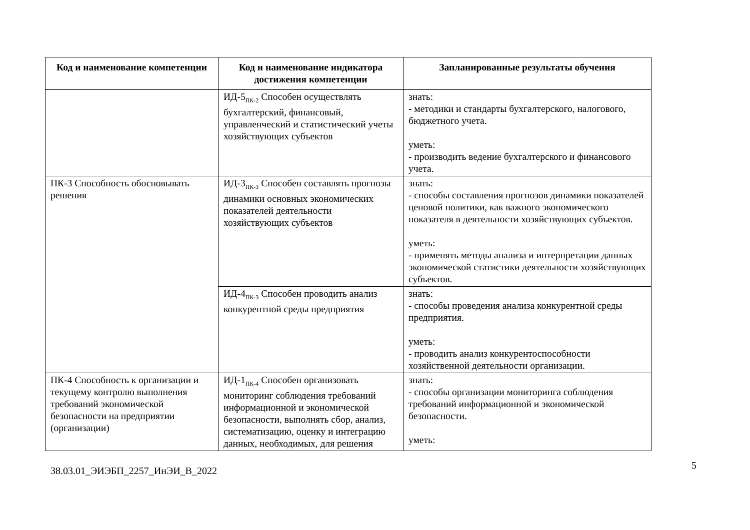| Код и наименование компетенции | Код и наименование индикатора достижения компетенции | Запланированные результаты обучения |
| --- | --- | --- |
| | ИД-5<sub>ПК-2</sub> Способен осуществлять бухгалтерский, финансовый, управленческий и статистический учеты хозяйствующих субъектов | знать: - методики и стандарты бухгалтерского, налогового, бюджетного учета. уметь: - производить ведение бухгалтерского и финансового учета. |
| ПК-3 Способность обосновывать решения | ИД-3<sub>ПК-3</sub> Способен составлять прогнозы динамики основных экономических показателей деятельности хозяйствующих субъектов | знать: - способы составления прогнозов динамики показателей ценовой политики, как важного экономического показателя в деятельности хозяйствующих субъектов. уметь: - применять методы анализа и интерпретации данных экономической статистики деятельности хозяйствующих субъектов. |
| | ИД-4<sub>ПК-3</sub> Способен проводить анализ конкурентной среды предприятия | знать: - способы проведения анализа конкурентной среды предприятия. уметь: - проводить анализ конкурентоспособности хозяйственной деятельности организации. |
| ПК-4 Способность к организации и текущему контролю выполнения требований экономической безопасности на предприятии (организации) | ИД-1<sub>ПК-4</sub> Способен организовать мониторинг соблюдения требований информационной и экономической безопасности, выполнять сбор, анализ, систематизацию, оценку и интеграцию данных, необходимых, для решения | знать: - способы организации мониторинга соблюдения требований информационной и экономической безопасности. уметь: |
5
38.03.01_ЭИЭБП_2257_ИнЭИ_В_2022